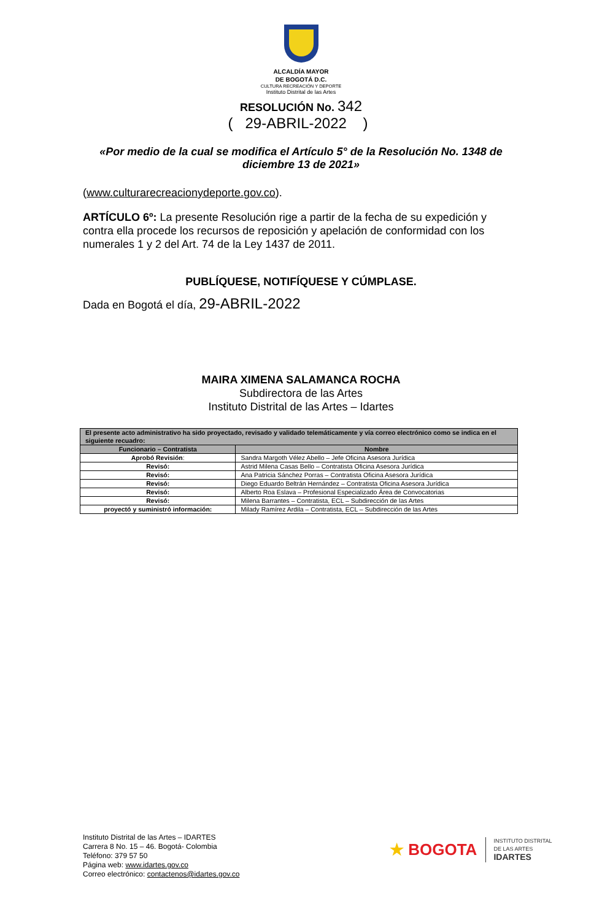ALCALDÍA MAYOR
DE BOGOTÁ D.C.
CULTURA RECREACIÓN Y DEPORTE
Instituto Distrital de las Artes
RESOLUCIÓN No. 342
( 29-ABRIL-2022 )
«Por medio de la cual se modifica el Artículo 5° de la Resolución No. 1348 de diciembre 13 de 2021»
(www.culturarecreacionydeporte.gov.co).
ARTÍCULO 6º: La presente Resolución rige a partir de la fecha de su expedición y contra ella procede los recursos de reposición y apelación de conformidad con los numerales 1 y 2 del Art. 74 de la Ley 1437 de 2011.
PUBLÍQUESE, NOTIFÍQUESE Y CÚMPLASE.
Dada en Bogotá el día, 29-ABRIL-2022
MAIRA XIMENA SALAMANCA ROCHA
Subdirectora de las Artes
Instituto Distrital de las Artes – Idartes
| El presente acto administrativo ha sido proyectado, revisado y validado telemáticamente y vía correo electrónico como se indica en el siguiente recuadro: | |
| --- | --- |
| Funcionario – Contratista | Nombre |
| Aprobó Revisión : | Sandra Margoth Vélez Abello – Jefe Oficina Asesora Jurídica |
| Revisó: | Astrid Milena Casas Bello – Contratista Oficina Asesora Jurídica |
| Revisó: | Ana Patricia Sánchez Porras – Contratista Oficina Asesora Jurídica |
| Revisó: | Diego Eduardo Beltrán Hernández – Contratista Oficina Asesora Jurídica |
| Revisó: | Alberto Roa Eslava – Profesional Especializado Área de Convocatorias |
| Revisó: | Milena Barrantes – Contratista, ECL – Subdirección de las Artes |
| proyectó y suministró información: | Milady Ramírez Ardila – Contratista, ECL – Subdirección de las Artes |
Instituto Distrital de las Artes – IDARTES
Carrera 8 No. 15 – 46. Bogotá- Colombia
Teléfono: 379 57 50
Página web: www.idartes.gov.co
Correo electrónico: contactenos@idartes.gov.co
★ BOGOTA
INSTITUTO DISTRITAL
DE LAS ARTES
IDARTES